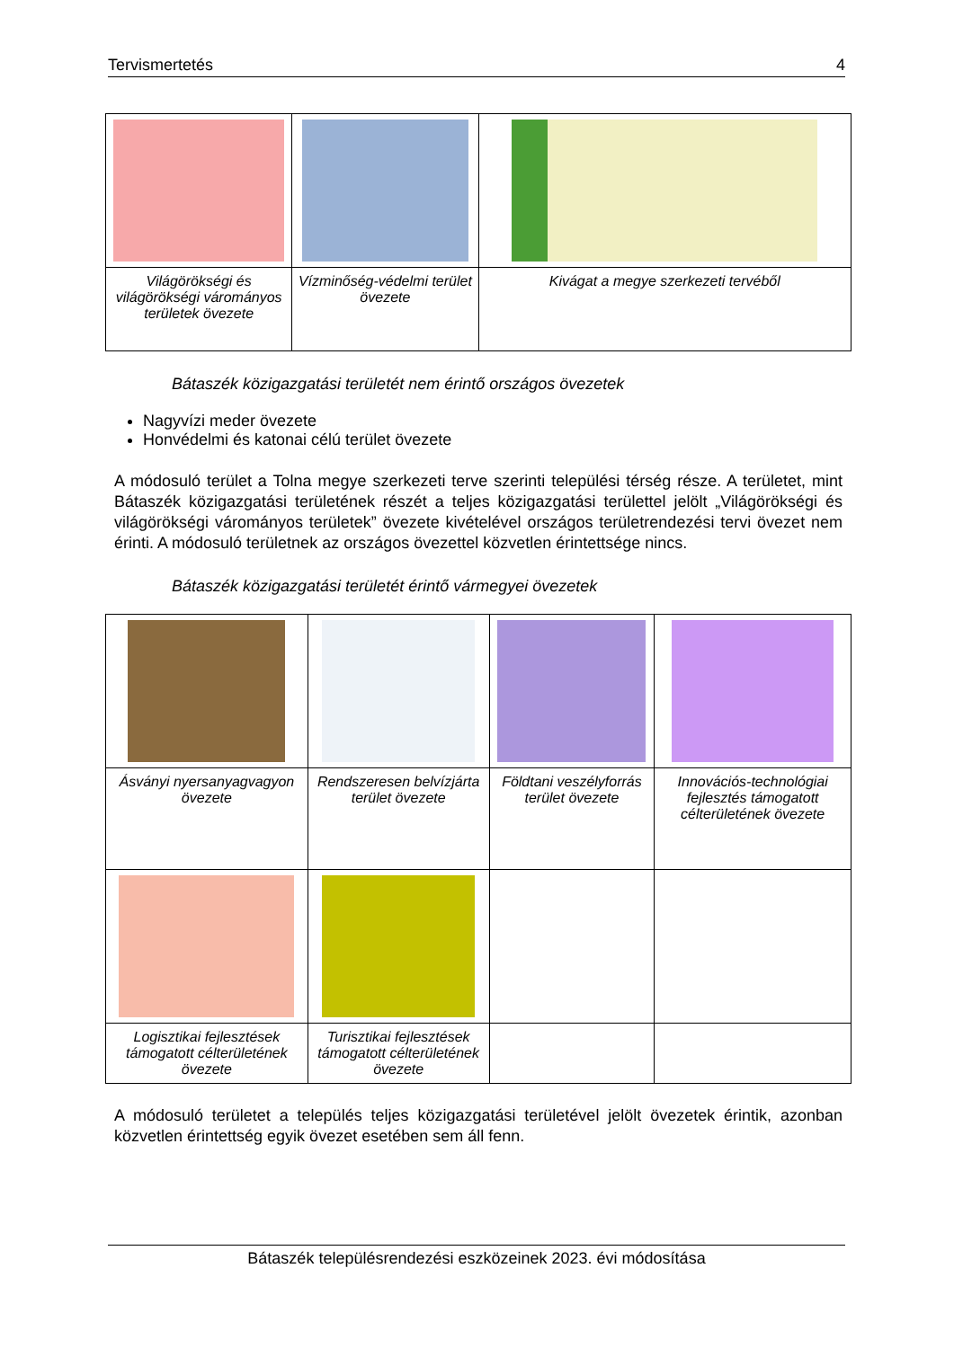Tervismertetés 4
| Világörökségi és világörökségi várományos területek övezete | Vízminőség-védelmi terület övezete | Kivágat a megye szerkezeti tervéből |
Bátaszék közigazgatási területét nem érintő országos övezetek
Nagyvízi meder övezete
Honvédelmi és katonai célú terület övezete
A módosuló terület a Tolna megye szerkezeti terve szerinti települési térség része. A területet, mint Bátaszék közigazgatási területének részét a teljes közigazgatási területtel jelölt „Világörökségi és világörökségi várományos területek” övezete kivételével országos területrendezési tervi övezet nem érinti. A módosuló területnek az országos övezettel közvetlen érintettsége nincs.
Bátaszék közigazgatási területét érintő vármegyei övezetek
| Ásványi nyersanyagvagyon övezete | Rendszeresen belvízjárta terület övezete | Földtani veszélyforrás terület övezete | Innovációs-technológiai fejlesztés támogatott célterületének övezete |
| Logisztikai fejlesztések támogatott célterületének övezete | Turisztikai fejlesztések támogatott célterületének övezete | | |
A módosuló területet a település teljes közigazgatási területével jelölt övezetek érintik, azonban közvetlen érintettség egyik övezet esetében sem áll fenn.
Bátaszék településrendezési eszközeinek 2023. évi módosítása